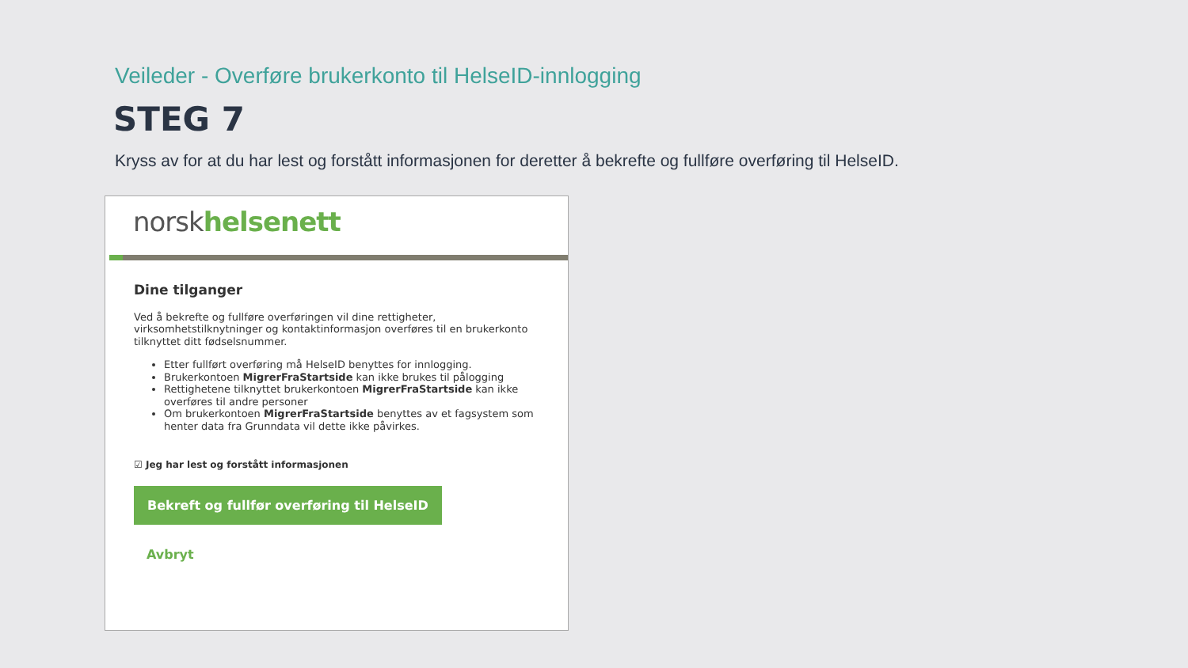Veileder - Overføre brukerkonto til HelseID-innlogging
STEG 7
Kryss av for at du har lest og forstått informasjonen for deretter å bekrefte og fullføre overføring til HelseID.
norskhelsenett
Dine tilganger
Ved å bekrefte og fullføre overføringen vil dine rettigheter, virksomhetstilknytninger og kontaktinformasjon overføres til en brukerkonto tilknyttet ditt fødselsnummer.
Etter fullført overføring må HelseID benyttes for innlogging.
Brukerkontoen MigrerFraStartside kan ikke brukes til pålogging
Rettighetene tilknyttet brukerkontoen MigrerFraStartside kan ikke overføres til andre personer
Om brukerkontoen MigrerFraStartside benyttes av et fagsystem som henter data fra Grunndata vil dette ikke påvirkes.
☑ Jeg har lest og forstått informasjonen
Bekreft og fullfør overføring til HelseID
Avbryt